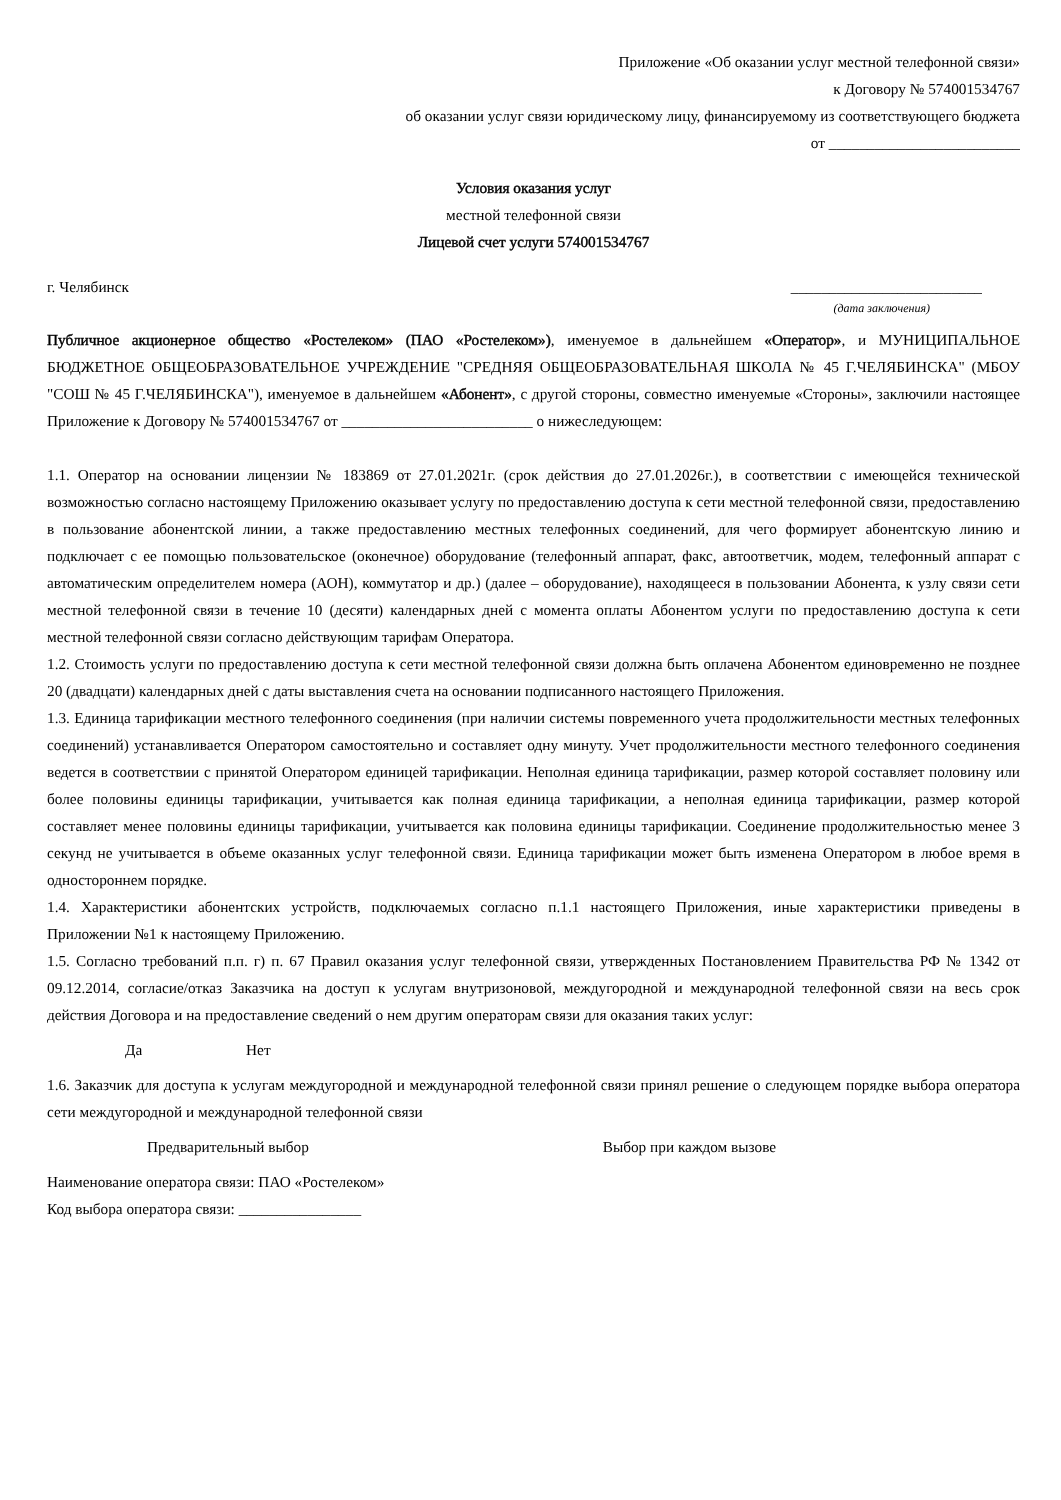Приложение «Об оказании услуг местной телефонной связи»
к Договору № 574001534767
об оказании услуг связи юридическому лицу, финансируемому из соответствующего бюджета
от _________________________
Условия оказания услуг
местной телефонной связи
Лицевой счет услуги 574001534767
г. Челябинск _________________________
(дата заключения)
Публичное акционерное общество «Ростелеком» (ПАО «Ростелеком»), именуемое в дальнейшем «Оператор», и МУНИЦИПАЛЬНОЕ БЮДЖЕТНОЕ ОБЩЕОБРАЗОВАТЕЛЬНОЕ УЧРЕЖДЕНИЕ "СРЕДНЯЯ ОБЩЕОБРАЗОВАТЕЛЬНАЯ ШКОЛА № 45 Г.ЧЕЛЯБИНСКА" (МБОУ "СОШ № 45 Г.ЧЕЛЯБИНСКА"), именуемое в дальнейшем «Абонент», с другой стороны, совместно именуемые «Стороны», заключили настоящее Приложение к Договору № 574001534767 от _________________________ о нижеследующем:
1.1. Оператор на основании лицензии № 183869 от 27.01.2021г. (срок действия до 27.01.2026г.), в соответствии с имеющейся технической возможностью согласно настоящему Приложению оказывает услугу по предоставлению доступа к сети местной телефонной связи, предоставлению в пользование абонентской линии, а также предоставлению местных телефонных соединений, для чего формирует абонентскую линию и подключает с ее помощью пользовательское (оконечное) оборудование (телефонный аппарат, факс, автоответчик, модем, телефонный аппарат с автоматическим определителем номера (АОН), коммутатор и др.) (далее – оборудование), находящееся в пользовании Абонента, к узлу связи сети местной телефонной связи в течение 10 (десяти) календарных дней с момента оплаты Абонентом услуги по предоставлению доступа к сети местной телефонной связи согласно действующим тарифам Оператора.
1.2. Стоимость услуги по предоставлению доступа к сети местной телефонной связи должна быть оплачена Абонентом единовременно не позднее 20 (двадцати) календарных дней с даты выставления счета на основании подписанного настоящего Приложения.
1.3. Единица тарификации местного телефонного соединения (при наличии системы повременного учета продолжительности местных телефонных соединений) устанавливается Оператором самостоятельно и составляет одну минуту. Учет продолжительности местного телефонного соединения ведется в соответствии с принятой Оператором единицей тарификации. Неполная единица тарификации, размер которой составляет половину или более половины единицы тарификации, учитывается как полная единица тарификации, а неполная единица тарификации, размер которой составляет менее половины единицы тарификации, учитывается как половина единицы тарификации. Соединение продолжительностью менее 3 секунд не учитывается в объеме оказанных услуг телефонной связи. Единица тарификации может быть изменена Оператором в любое время в одностороннем порядке.
1.4. Характеристики абонентских устройств, подключаемых согласно п.1.1 настоящего Приложения, иные характеристики приведены в Приложении №1 к настоящему Приложению.
1.5. Согласно требований п.п. г) п. 67 Правил оказания услуг телефонной связи, утвержденных Постановлением Правительства РФ № 1342 от 09.12.2014, согласие/отказ Заказчика на доступ к услугам внутризоновой, междугородной и международной телефонной связи на весь срок действия Договора и на предоставление сведений о нем другим операторам связи для оказания таких услуг:
Да Нет
1.6. Заказчик для доступа к услугам междугородной и международной телефонной связи принял решение о следующем порядке выбора оператора сети междугородной и международной телефонной связи
Предварительный выбор Выбор при каждом вызове
Наименование оператора связи: ПАО «Ростелеком»
Код выбора оператора связи: ________________